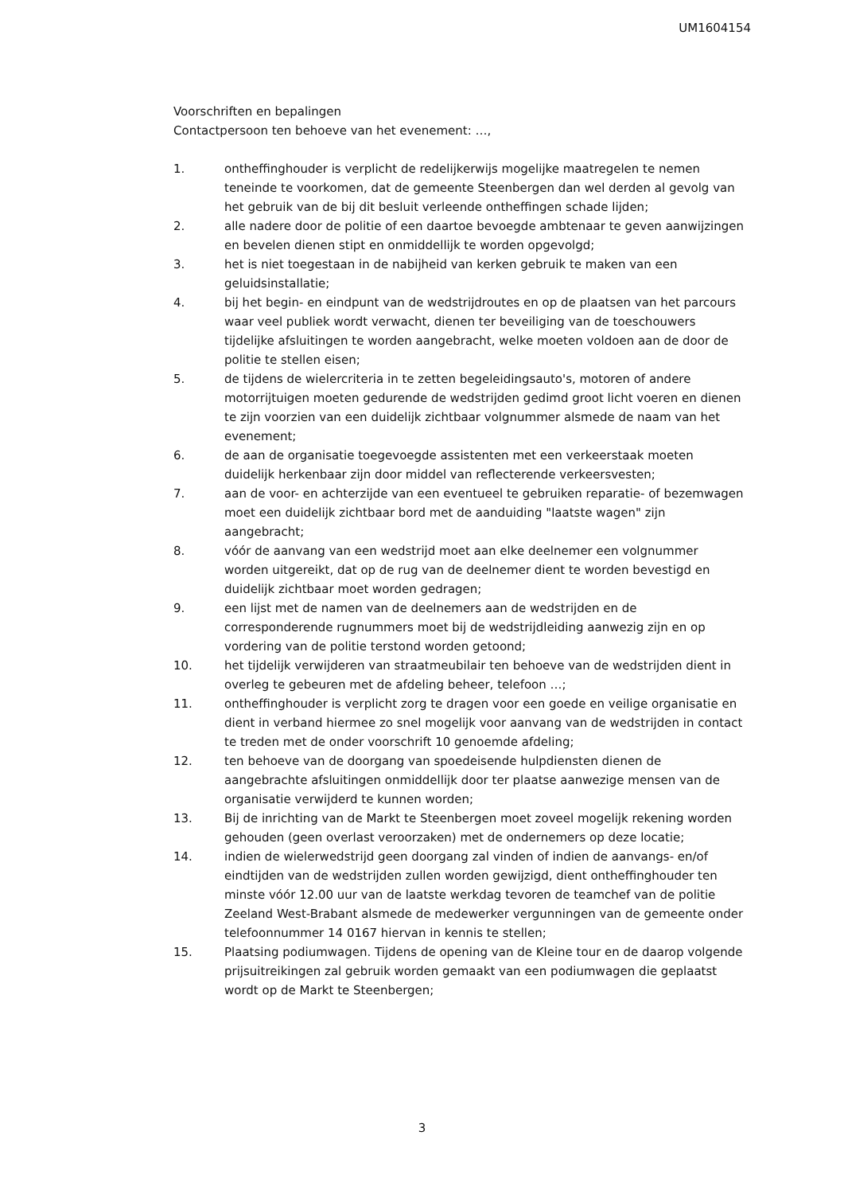UM1604154
Voorschriften en bepalingen
Contactpersoon ten behoeve van het evenement: …,
1. ontheffinghouder is verplicht de redelijkerwijs mogelijke maatregelen te nemen teneinde te voorkomen, dat de gemeente Steenbergen dan wel derden al gevolg van het gebruik van de bij dit besluit verleende ontheffingen schade lijden;
2. alle nadere door de politie of een daartoe bevoegde ambtenaar te geven aanwijzingen en bevelen dienen stipt en onmiddellijk te worden opgevolgd;
3. het is niet toegestaan in de nabijheid van kerken gebruik te maken van een geluidsinstallatie;
4. bij het begin- en eindpunt van de wedstrijdroutes en op de plaatsen van het parcours waar veel publiek wordt verwacht, dienen ter beveiliging van de toeschouwers tijdelijke afsluitingen te worden aangebracht, welke moeten voldoen aan de door de politie te stellen eisen;
5. de tijdens de wielercriteria in te zetten begeleidingsauto's, motoren of andere motorrijtuigen moeten gedurende de wedstrijden gedimd groot licht voeren en dienen te zijn voorzien van een duidelijk zichtbaar volgnummer alsmede de naam van het evenement;
6. de aan de organisatie toegevoegde assistenten met een verkeerstaak moeten duidelijk herkenbaar zijn door middel van reflecterende verkeersvesten;
7. aan de voor- en achterzijde van een eventueel te gebruiken reparatie- of bezemwagen moet een duidelijk zichtbaar bord met de aanduiding "laatste wagen" zijn aangebracht;
8. vóór de aanvang van een wedstrijd moet aan elke deelnemer een volgnummer worden uitgereikt, dat op de rug van de deelnemer dient te worden bevestigd en duidelijk zichtbaar moet worden gedragen;
9. een lijst met de namen van de deelnemers aan de wedstrijden en de corresponderende rugnummers moet bij de wedstrijdleiding aanwezig zijn en op vordering van de politie terstond worden getoond;
10. het tijdelijk verwijderen van straatmeubilair ten behoeve van de wedstrijden dient in overleg te gebeuren met de afdeling beheer, telefoon …;
11. ontheffinghouder is verplicht zorg te dragen voor een goede en veilige organisatie en dient in verband hiermee zo snel mogelijk voor aanvang van de wedstrijden in contact te treden met de onder voorschrift 10 genoemde afdeling;
12. ten behoeve van de doorgang van spoedeisende hulpdiensten dienen de aangebrachte afsluitingen onmiddellijk door ter plaatse aanwezige mensen van de organisatie verwijderd te kunnen worden;
13. Bij de inrichting van de Markt te Steenbergen moet zoveel mogelijk rekening worden gehouden (geen overlast veroorzaken) met de ondernemers op deze locatie;
14. indien de wielerwedstrijd geen doorgang zal vinden of indien de aanvangs- en/of eindtijden van de wedstrijden zullen worden gewijzigd, dient ontheffinghouder ten minste vóór 12.00 uur van de laatste werkdag tevoren de teamchef van de politie Zeeland West-Brabant alsmede de medewerker vergunningen van de gemeente onder telefoonnummer 14 0167 hiervan in kennis te stellen;
15. Plaatsing podiumwagen. Tijdens de opening van de Kleine tour en de daarop volgende prijsuitreikingen zal gebruik worden gemaakt van een podiumwagen die geplaatst wordt op de Markt te Steenbergen;
3